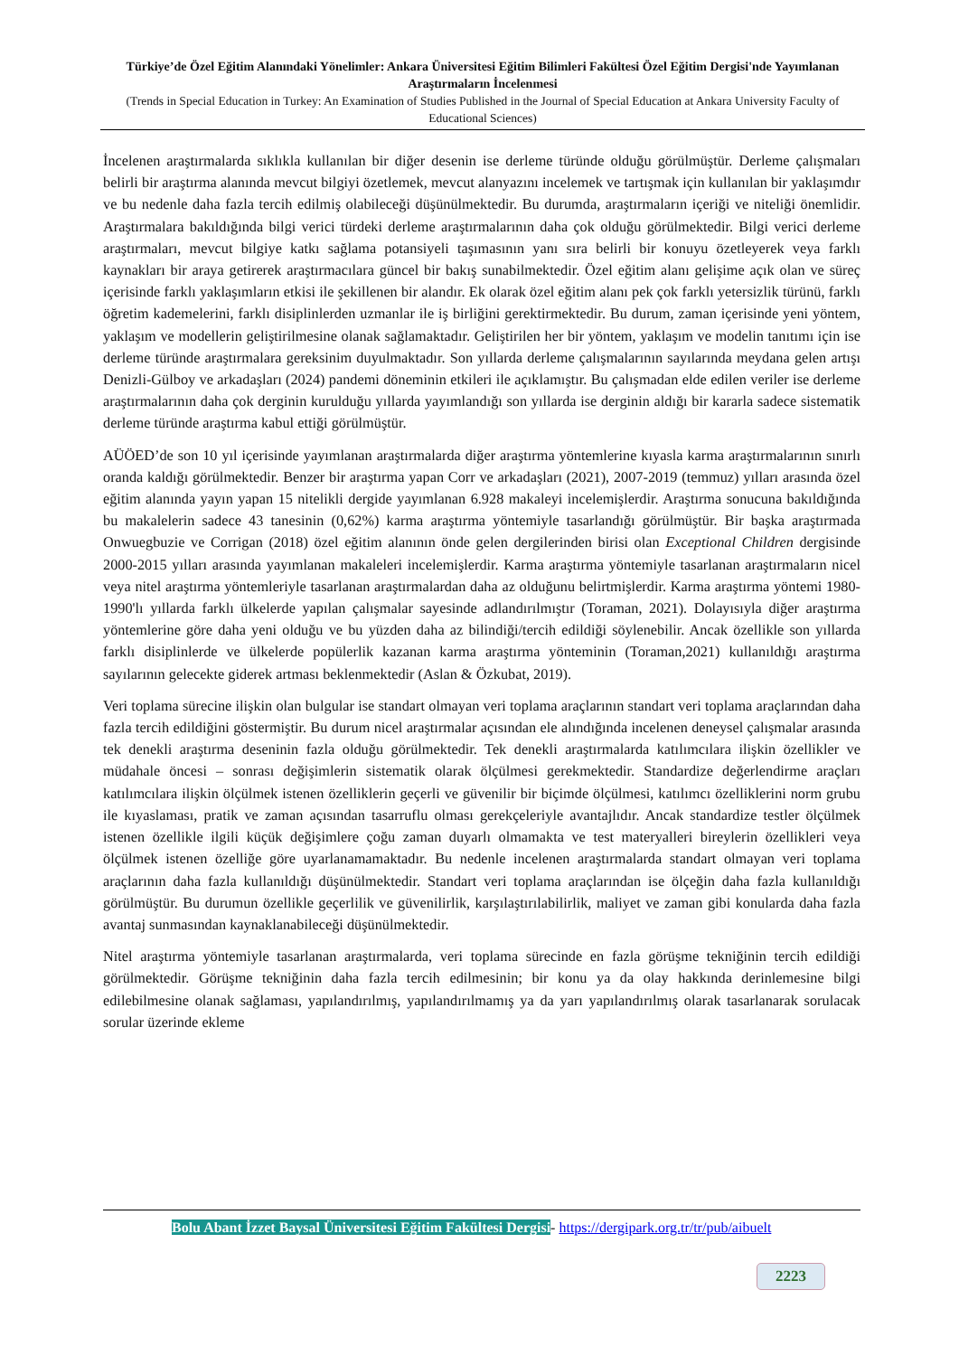Türkiye’de Özel Eğitim Alanındaki Yönelimler: Ankara Üniversitesi Eğitim Bilimleri Fakültesi Özel Eğitim Dergisi'nde Yayımlanan Araştırmaların İncelenmesi
(Trends in Special Education in Turkey: An Examination of Studies Published in the Journal of Special Education at Ankara University Faculty of Educational Sciences)
İncelenen araştırmalarda sıklıkla kullanılan bir diğer desenin ise derleme türünde olduğu görülmüştür. Derleme çalışmaları belirli bir araştırma alanında mevcut bilgiyi özetlemek, mevcut alanyazını incelemek ve tartışmak için kullanılan bir yaklaşımdır ve bu nedenle daha fazla tercih edilmiş olabileceği düşünülmektedir. Bu durumda, araştırmaların içeriği ve niteliği önemlidir. Araştırmalara bakıldığında bilgi verici türdeki derleme araştırmalarının daha çok olduğu görülmektedir. Bilgi verici derleme araştırmaları, mevcut bilgiye katkı sağlama potansiyeli taşımasının yanı sıra belirli bir konuyu özetleyerek veya farklı kaynakları bir araya getirerek araştırmacılara güncel bir bakış sunabilmektedir. Özel eğitim alanı gelişime açık olan ve süreç içerisinde farklı yaklaşımların etkisi ile şekillenen bir alandır. Ek olarak özel eğitim alanı pek çok farklı yetersizlik türünü, farklı öğretim kademelerini, farklı disiplinlerden uzmanlar ile iş birliğini gerektirmektedir. Bu durum, zaman içerisinde yeni yöntem, yaklaşım ve modellerin geliştirilmesine olanak sağlamaktadır. Geliştirilen her bir yöntem, yaklaşım ve modelin tanıtımı için ise derleme türünde araştırmalara gereksinim duyulmaktadır. Son yıllarda derleme çalışmalarının sayılarında meydana gelen artışı Denizli-Gülboy ve arkadaşları (2024) pandemi döneminin etkileri ile açıklamıştır. Bu çalışmadan elde edilen veriler ise derleme araştırmalarının daha çok derginin kurulduğu yıllarda yayımlandığı son yıllarda ise derginin aldığı bir kararla sadece sistematik derleme türünde araştırma kabul ettiği görülmüştür.
AÜÖED’de son 10 yıl içerisinde yayımlanan araştırmalarda diğer araştırma yöntemlerine kıyasla karma araştırmalarının sınırlı oranda kaldığı görülmektedir. Benzer bir araştırma yapan Corr ve arkadaşları (2021), 2007-2019 (temmuz) yılları arasında özel eğitim alanında yayın yapan 15 nitelikli dergide yayımlanan 6.928 makaleyi incelemişlerdir. Araştırma sonucuna bakıldığında bu makalelerin sadece 43 tanesinin (0,62%) karma araştırma yöntemiyle tasarlandığı görülmüştür. Bir başka araştırmada Onwuegbuzie ve Corrigan (2018) özel eğitim alanının önde gelen dergilerinden birisi olan Exceptional Children dergisinde 2000-2015 yılları arasında yayımlanan makaleleri incelemişlerdir. Karma araştırma yöntemiyle tasarlanan araştırmaların nicel veya nitel araştırma yöntemleriyle tasarlanan araştırmalardan daha az olduğunu belirtmişlerdir. Karma araştırma yöntemi 1980-1990'lı yıllarda farklı ülkelerde yapılan çalışmalar sayesinde adlandırılmıştır (Toraman, 2021). Dolayısıyla diğer araştırma yöntemlerine göre daha yeni olduğu ve bu yüzden daha az bilindiği/tercih edildiği söylenebilir. Ancak özellikle son yıllarda farklı disiplinlerde ve ülkelerde popülerlik kazanan karma araştırma yönteminin (Toraman,2021) kullanıldığı araştırma sayılarının gelecekte giderek artması beklenmektedir (Aslan & Özkubat, 2019).
Veri toplama sürecine ilişkin olan bulgular ise standart olmayan veri toplama araçlarının standart veri toplama araçlarından daha fazla tercih edildiğini göstermiştir. Bu durum nicel araştırmalar açısından ele alındığında incelenen deneysel çalışmalar arasında tek denekli araştırma deseninin fazla olduğu görülmektedir. Tek denekli araştırmalarda katılımcılara ilişkin özellikler ve müdahale öncesi – sonrası değişimlerin sistematik olarak ölçülmesi gerekmektedir. Standardize değerlendirme araçları katılımcılara ilişkin ölçülmek istenen özelliklerin geçerli ve güvenilir bir biçimde ölçülmesi, katılımcı özelliklerini norm grubu ile kıyaslaması, pratik ve zaman açısından tasarruflu olması gerekçeleriyle avantajlıdır. Ancak standardize testler ölçülmek istenen özellikle ilgili küçük değişimlere çoğu zaman duyarlı olmamakta ve test materyalleri bireylerin özellikleri veya ölçülmek istenen özelliğe göre uyarlanamamaktadır. Bu nedenle incelenen araştırmalarda standart olmayan veri toplama araçlarının daha fazla kullanıldığı düşünülmektedir. Standart veri toplama araçlarından ise ölçeğin daha fazla kullanıldığı görülmüştür. Bu durumun özellikle geçerlilik ve güvenilirlik, karşılaştırılabilirlik, maliyet ve zaman gibi konularda daha fazla avantaj sunmasından kaynaklanabileceği düşünülmektedir.
Nitel araştırma yöntemiyle tasarlanan araştırmalarda, veri toplama sürecinde en fazla görüşme tekniğinin tercih edildiği görülmektedir. Görüşme tekniğinin daha fazla tercih edilmesinin; bir konu ya da olay hakkında derinlemesine bilgi edilebilmesine olanak sağlaması, yapılandırılmış, yapılandırılmamış ya da yarı yapılandırılmış olarak tasarlanarak sorulacak sorular üzerinde ekleme
Bolu Abant İzzet Baysal Üniversitesi Eğitim Fakültesi Dergisi- https://dergipark.org.tr/tr/pub/aibuelt
2223